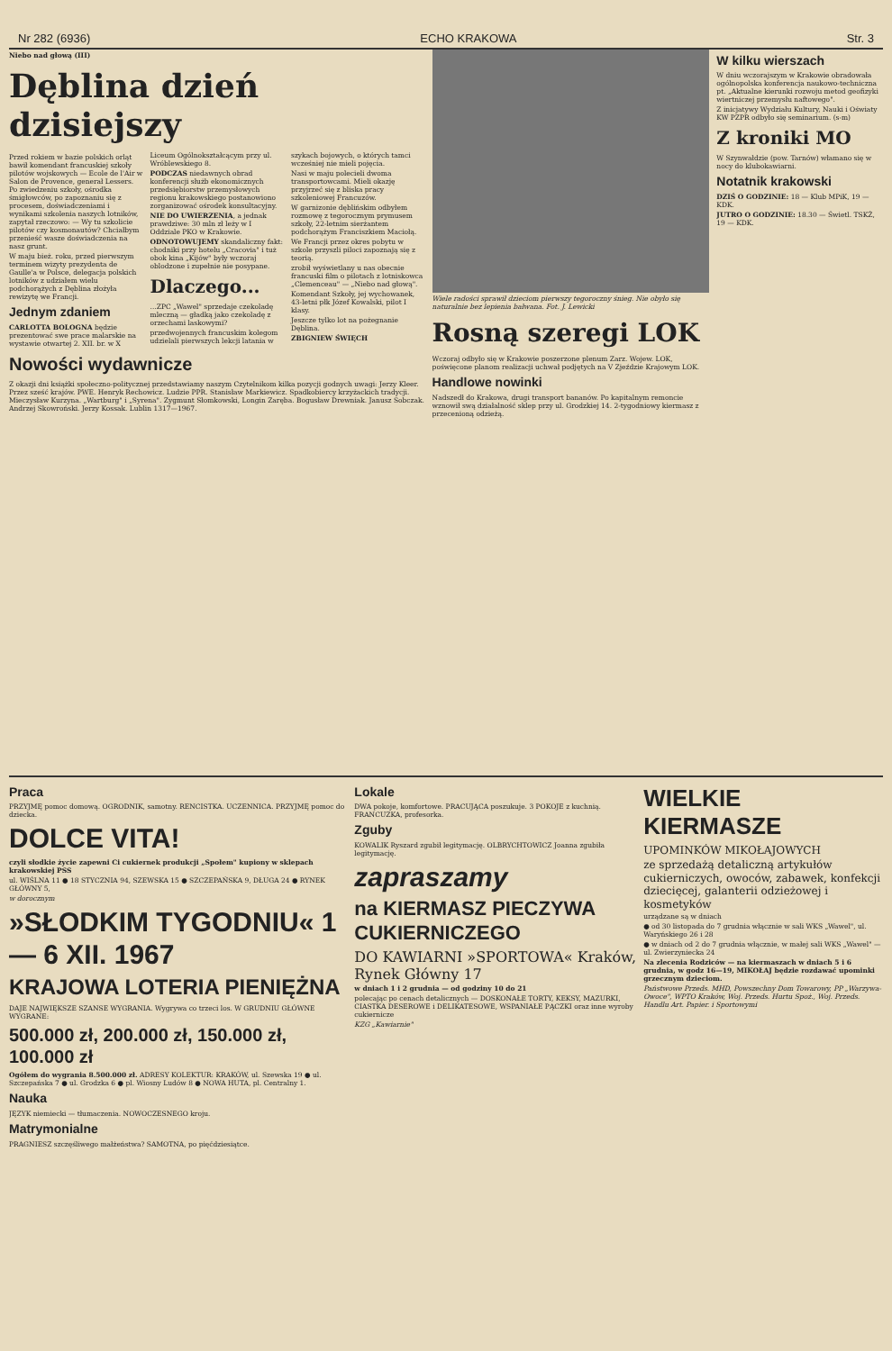Nr 282 (6936) ECHO KRAKOWA Str. 3
Niebo nad głową (III)
Dęblina dzień dzisiejszy
Przed rokiem w bazie polskich orląt bawił komendant francuskiej szkoły pilotów wojskowych — Ecole de l'Air w Salon de Provence, generał Lessers. Po zwiedzeniu szkoły, ośrodka śmigłowców, po zapoznaniu się z procesem, doświadczeniami i wynikami szkolenia naszych lotników, zapytał rzeczowo: — Wy tu szkolicie pilotów czy kosmonautów? Chciałbym przenieść wasze doświadczenia na nasz grunt.
W maju bież. roku, przed pierwszym terminem wizyty prezydenta de Gaulle'a w Polsce, delegacja polskich lotników z udziałem wielu podchorążych z Dęblina złożyła rewizytę we Francji.
Jednym zdaniem
CARLOTTA BOLOGNA będzie prezentować swe prace malarskie na wystawie otwartej 2. XII. br. w X Liceum Ogólnokształcącym przy ul. Wróblewskiego 8.
PODCZAS niedawnych obrad konferencji służb ekonomicznych przedsiębiorstw przemysłowych regionu krakowskiego postanowiono zorganizować ośrodek konsultacyjny.
NIE DO UWIERZENIA, a jednak prawdziwe: 30 mln zł leży w I Oddziale PKO w Krakowie.
ODNOTOWUJEMY skandaliczny fakt: chodniki przy hotelu „Cracovia" i tuż obok kina „Kijów" były wczoraj oblodzone i zupełnie nie posypane.
Dlaczego...
...ZPC „Wawel" sprzedaje czekoladę mleczną — gładką jako czekoladę z orzechami laskowymi?
przedwojennych francuskim kolegom udzielali pierwszych lekcji latania w szykach bojowych, o których tamci wcześniej nie mieli pojęcia.
Nasi w maju polecieli dwoma transportowcami. Mieli okazję przyjrzeć się z bliska pracy szkoleniowej Francuzów.
W garnizonie dęblińskim odbyłem rozmowę z tegorocznym prymusem szkoły, 22-letnim sierżantem podchorążym Franciszkiem Maciołą.
We Francji przez okres pobytu w szkole przyszli piloci zapoznają się z teorią.
zrobił wyświetlany u nas obecnie francuski film o pilotach z lotniskowca „Clemenceau" — „Niebo nad głową".
Komendant Szkoły, jej wychowanek, 43-letni płk Józef Kowalski, pilot I klasy.
Jeszcze tylko lot na pożegnanie Dęblina.
ZBIGNIEW ŚWIĘCH
Nowości wydawnicze
Z okazji dni książki społeczno-politycznej przedstawiamy naszym Czytelnikom kilka pozycji godnych uwagi: Jerzy Kleer. Przez sześć krajów. PWE. Henryk Rechowicz. Ludzie PPR. Stanisław Markiewicz. Spadkobiercy krzyżackich tradycji. Mieczysław Kurzyna. „Wartburg" i „Syrena". Zygmunt Słomkowski, Longin Zaręba. Bogusław Drewniak. Janusz Sobczak. Andrzej Skowroński. Jerzy Kossak. Lublin 1317—1967.
Wiele radości sprawił dzieciom pierwszy tegoroczny śnieg. Nie obyło się naturalnie bez lepienia bałwana. Fot. J. Lewicki
Rosną szeregi LOK
Wczoraj odbyło się w Krakowie poszerzone plenum Zarz. Wojew. LOK, poświęcone planom realizacji uchwał podjętych na V Zjeździe Krajowym LOK.
Handlowe nowinki
Nadszedł do Krakowa, drugi transport bananów. Po kapitalnym remoncie wznowił swą działalność sklep przy ul. Grodzkiej 14. 2-tygodniowy kiermasz z przecenioną odzieżą.
W kilku wierszach
W dniu wczorajszym w Krakowie obradowała ogólnopolska konferencja naukowo-techniczna pt. „Aktualne kierunki rozwoju metod geofizyki wiertniczej przemysłu naftowego".
Z inicjatywy Wydziału Kultury, Nauki i Oświaty KW PZPR odbyło się seminarium. (s-m)
Z kroniki MO
W Szynwałdzie (pow. Tarnów) włamano się w nocy do klubokawiarni.
Notatnik krakowski
DZIŚ O GODZINIE: 18 — Klub MPiK, 19 — KDK.
JUTRO O GODZINIE: 18.30 — Świetl. TSKŻ, 19 — KDK.
Praca
PRZYJMĘ pomoc domową. OGRODNIK, samotny. RENCISTKA. UCZENNICA. PRZYJMĘ pomoc do dziecka.
DOLCE VITA!
czyli słodkie życie zapewni Ci cukiernek produkcji „Społem" kupiony w sklepach krakowskiej PSS
ul. WIŚLNA 11 ● 18 STYCZNIA 94, SZEWSKA 15 ● SZCZEPAŃSKA 9, DŁUGA 24 ● RYNEK GŁÓWNY 5,
w dorocznym
»SŁODKIM TYGODNIU« 1 — 6 XII. 1967
KRAJOWA LOTERIA PIENIĘŻNA
DAJE NAJWIĘKSZE SZANSE WYGRANIA. Wygrywa co trzeci los. W GRUDNIU GŁÓWNE WYGRANE:
500.000 zł, 200.000 zł, 150.000 zł, 100.000 zł
Ogółem do wygrania 8.500.000 zł. ADRESY KOLEKTUR: KRAKÓW, ul. Szewska 19 ● ul. Szczepańska 7 ● ul. Grodzka 6 ● pl. Wiosny Ludów 8 ● NOWA HUTA, pl. Centralny 1.
Nauka
JĘZYK niemiecki — tłumaczenia. NOWOCZESNEGO kroju.
Matrymonialne
PRAGNIESZ szczęśliwego małżeństwa? SAMOTNA, po pięćdziesiątce.
Lokale
DWA pokoje, komfortowe. PRACUJĄCA poszukuje. 3 POKOJE z kuchnią. FRANCUZKA, profesorka.
Zguby
KOWALIK Ryszard zgubił legitymację. OLBRYCHTOWICZ Joanna zgubiła legitymację.
zapraszamy
na KIERMASZ PIECZYWA CUKIERNICZEGO
DO KAWIARNI »SPORTOWA« Kraków, Rynek Główny 17
w dniach 1 i 2 grudnia — od godziny 10 do 21
polecając po cenach detalicznych — DOSKONAŁE TORTY, KEKSY, MAZURKI, CIASTKA DESEROWE i DELIKATESOWE, WSPANIAŁE PĄCZKI oraz inne wyroby cukiernicze
KZG „Kawiarnie"
WIELKIE KIERMASZE
UPOMINKÓW MIKOŁAJOWYCH
ze sprzedażą detaliczną artykułów cukierniczych, owoców, zabawek, konfekcji dziecięcej, galanterii odzieżowej i kosmetyków
urządzane są w dniach
● od 30 listopada do 7 grudnia włącznie w sali WKS „Wawel", ul. Waryńskiego 26 i 28
● w dniach od 2 do 7 grudnia włącznie, w małej sali WKS „Wawel" — ul. Zwierzyniecka 24
Na zlecenia Rodziców — na kiermaszach w dniach 5 i 6 grudnia, w godz 16—19, MIKOŁAJ będzie rozdawać upominki grzecznym dzieciom.
Państwowe Przeds. MHD, Powszechny Dom Towarowy, PP „Warzywa-Owoce", WPTO Kraków, Woj. Przeds. Hurtu Spoż., Woj. Przeds. Handlu Art. Papier. i Sportowymi